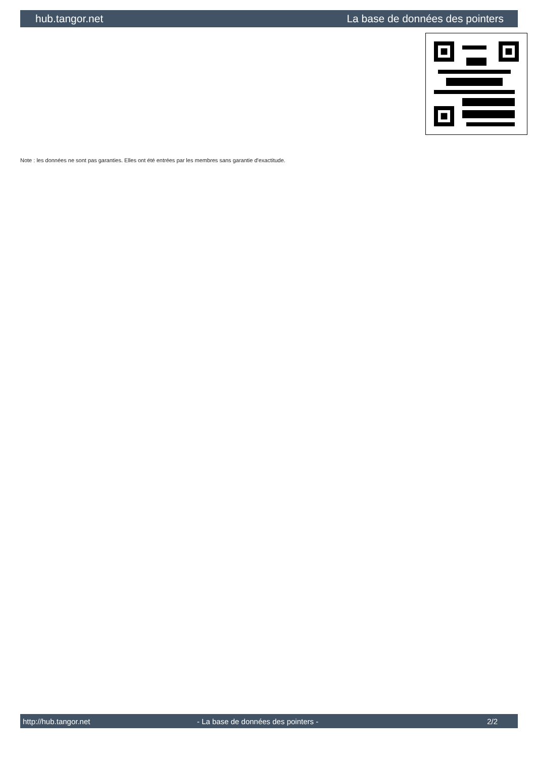hub.tangor.net La base de données des pointers
Note : les données ne sont pas garanties. Elles ont été entrées par les membres sans garantie d'exactitude.
http://hub.tangor.net - La base de données des pointers - 2/2